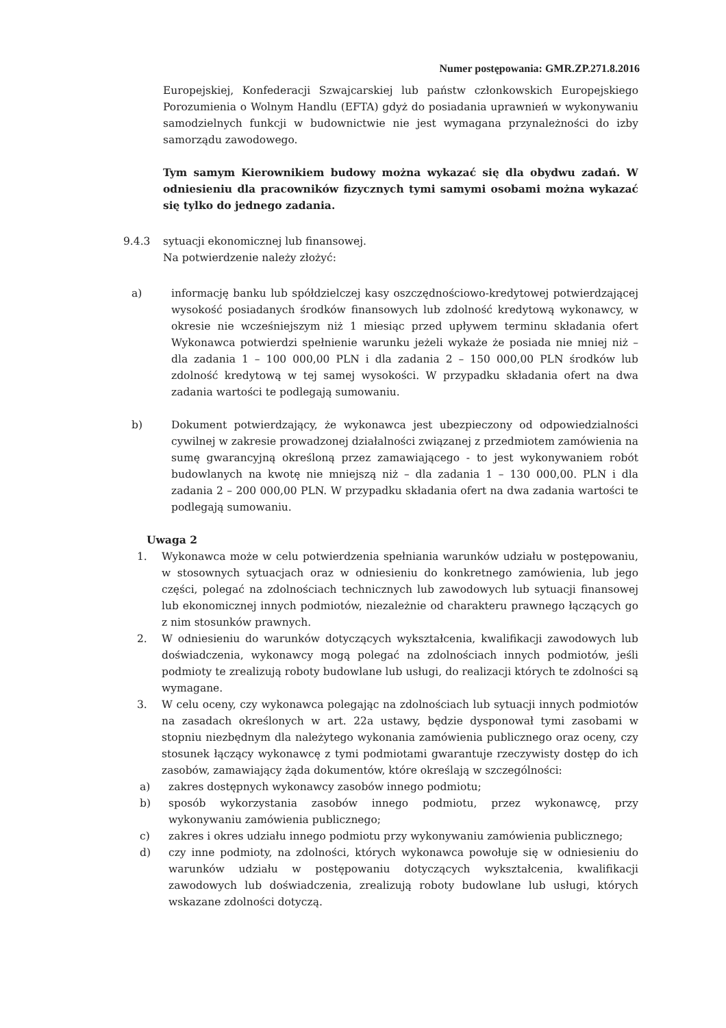Numer postępowania: GMR.ZP.271.8.2016
Europejskiej, Konfederacji Szwajcarskiej lub państw członkowskich Europejskiego Porozumienia o Wolnym Handlu (EFTA) gdyż do posiadania uprawnień w wykonywaniu samodzielnych funkcji w budownictwie nie jest wymagana przynależności do izby samorządu zawodowego.
Tym samym Kierownikiem budowy można wykazać się dla obydwu zadań. W odniesieniu dla pracowników fizycznych tymi samymi osobami można wykazać się tylko do jednego zadania.
9.4.3 sytuacji ekonomicznej lub finansowej.
Na potwierdzenie należy złożyć:
a) informację banku lub spółdzielczej kasy oszczędnościowo-kredytowej potwierdzającej wysokość posiadanych środków finansowych lub zdolność kredytową wykonawcy, w okresie nie wcześniejszym niż 1 miesiąc przed upływem terminu składania ofert Wykonawca potwierdzi spełnienie warunku jeżeli wykaże że posiada nie mniej niż – dla zadania 1 – 100 000,00 PLN i dla zadania 2 – 150 000,00 PLN środków lub zdolność kredytową w tej samej wysokości. W przypadku składania ofert na dwa zadania wartości te podlegają sumowaniu.
b) Dokument potwierdzający, że wykonawca jest ubezpieczony od odpowiedzialności cywilnej w zakresie prowadzonej działalności związanej z przedmiotem zamówienia na sumę gwarancyjną określoną przez zamawiającego - to jest wykonywaniem robót budowlanych na kwotę nie mniejszą niż – dla zadania 1 – 130 000,00. PLN i dla zadania 2 – 200 000,00 PLN. W przypadku składania ofert na dwa zadania wartości te podlegają sumowaniu.
Uwaga 2
1. Wykonawca może w celu potwierdzenia spełniania warunków udziału w postępowaniu, w stosownych sytuacjach oraz w odniesieniu do konkretnego zamówienia, lub jego części, polegać na zdolnościach technicznych lub zawodowych lub sytuacji finansowej lub ekonomicznej innych podmiotów, niezależnie od charakteru prawnego łączących go z nim stosunków prawnych.
2. W odniesieniu do warunków dotyczących wykształcenia, kwalifikacji zawodowych lub doświadczenia, wykonawcy mogą polegać na zdolnościach innych podmiotów, jeśli podmioty te zrealizują roboty budowlane lub usługi, do realizacji których te zdolności są wymagane.
3. W celu oceny, czy wykonawca polegając na zdolnościach lub sytuacji innych podmiotów na zasadach określonych w art. 22a ustawy, będzie dysponował tymi zasobami w stopniu niezbędnym dla należytego wykonania zamówienia publicznego oraz oceny, czy stosunek łączący wykonawcę z tymi podmiotami gwarantuje rzeczywisty dostęp do ich zasobów, zamawiający żąda dokumentów, które określają w szczególności:
a) zakres dostępnych wykonawcy zasobów innego podmiotu;
b) sposób wykorzystania zasobów innego podmiotu, przez wykonawcę, przy wykonywaniu zamówienia publicznego;
c) zakres i okres udziału innego podmiotu przy wykonywaniu zamówienia publicznego;
d) czy inne podmioty, na zdolności, których wykonawca powołuje się w odniesieniu do warunków udziału w postępowaniu dotyczących wykształcenia, kwalifikacji zawodowych lub doświadczenia, zrealizują roboty budowlane lub usługi, których wskazane zdolności dotyczą.